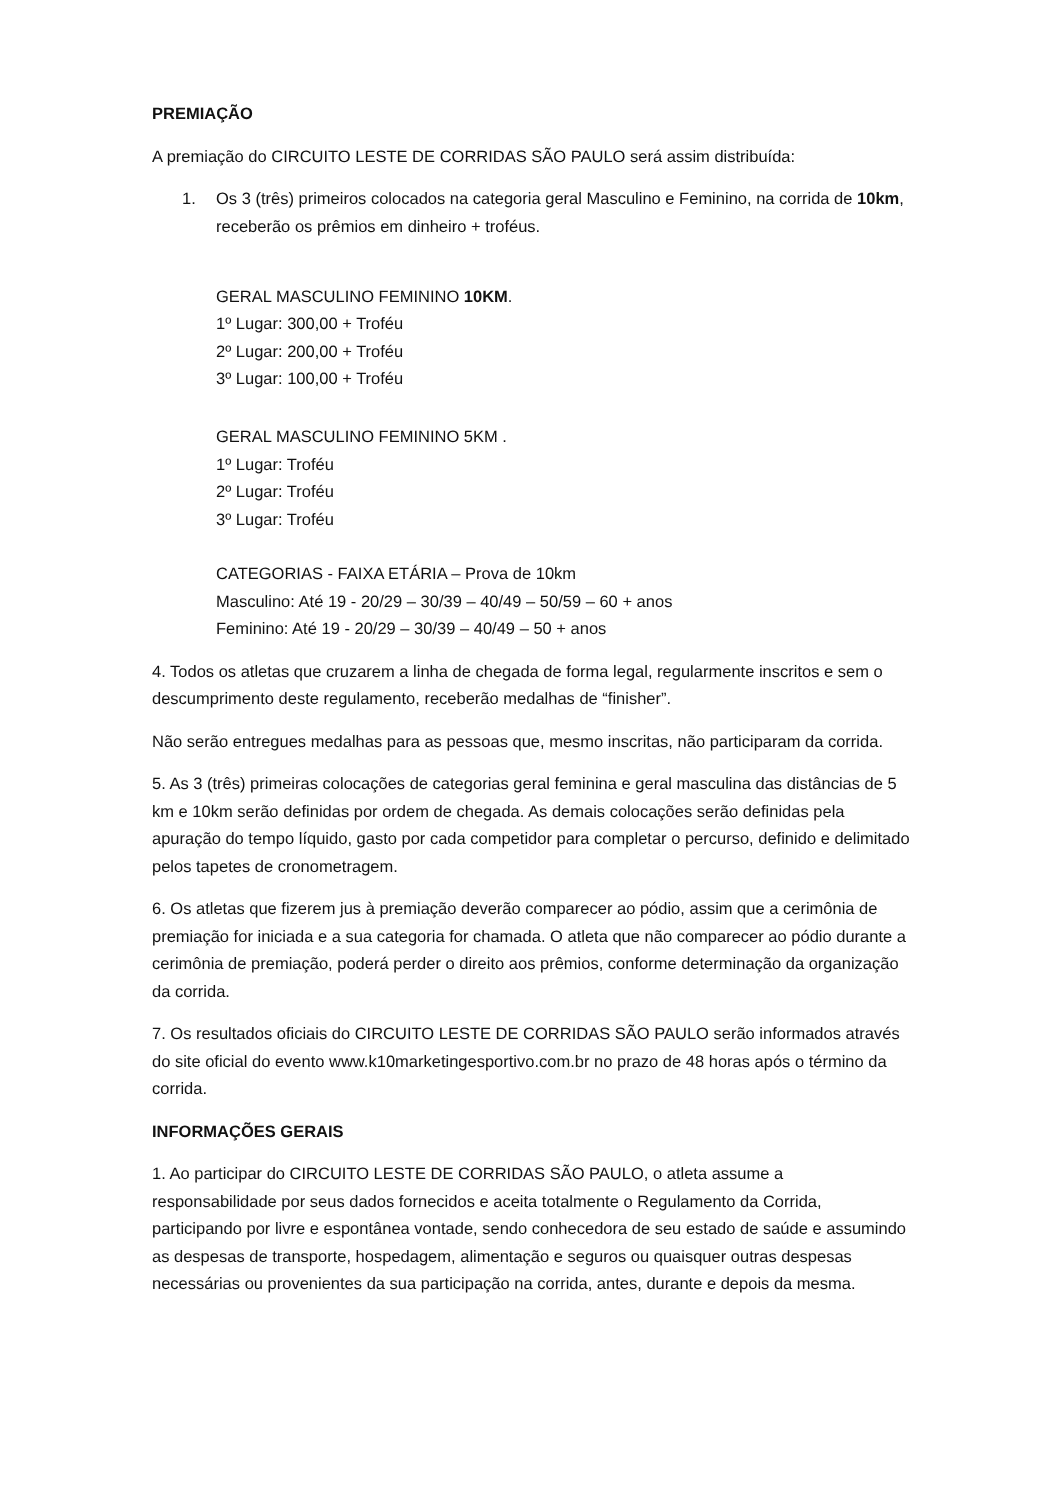PREMIAÇÃO
A premiação do CIRCUITO LESTE DE CORRIDAS SÃO PAULO será assim distribuída:
1. Os 3 (três) primeiros colocados na categoria geral Masculino e Feminino, na corrida de 10km, receberão os prêmios em dinheiro + troféus.
GERAL MASCULINO FEMININO 10KM.
1º Lugar: 300,00 + Troféu
2º Lugar: 200,00 + Troféu
3º Lugar: 100,00 + Troféu
GERAL MASCULINO FEMININO 5KM .
1º Lugar: Troféu
2º Lugar: Troféu
3º Lugar: Troféu
CATEGORIAS - FAIXA ETÁRIA – Prova de 10km
Masculino: Até 19 - 20/29 – 30/39 – 40/49 – 50/59 – 60 + anos
Feminino: Até 19 - 20/29 – 30/39 – 40/49 – 50 + anos
4. Todos os atletas que cruzarem a linha de chegada de forma legal, regularmente inscritos e sem o descumprimento deste regulamento, receberão medalhas de “finisher”.
Não serão entregues medalhas para as pessoas que, mesmo inscritas, não participaram da corrida.
5. As 3 (três) primeiras colocações de categorias geral feminina e geral masculina das distâncias de 5 km e 10km serão definidas por ordem de chegada. As demais colocações serão definidas pela apuração do tempo líquido, gasto por cada competidor para completar o percurso, definido e delimitado pelos tapetes de cronometragem.
6. Os atletas que fizerem jus à premiação deverão comparecer ao pódio, assim que a cerimônia de premiação for iniciada e a sua categoria for chamada. O atleta que não comparecer ao pódio durante a cerimônia de premiação, poderá perder o direito aos prêmios, conforme determinação da organização da corrida.
7. Os resultados oficiais do CIRCUITO LESTE DE CORRIDAS SÃO PAULO serão informados através do site oficial do evento www.k10marketingesportivo.com.br no prazo de 48 horas após o término da corrida.
INFORMAÇÕES GERAIS
1. Ao participar do CIRCUITO LESTE DE CORRIDAS SÃO PAULO, o atleta assume a responsabilidade por seus dados fornecidos e aceita totalmente o Regulamento da Corrida, participando por livre e espontânea vontade, sendo conhecedora de seu estado de saúde e assumindo as despesas de transporte, hospedagem, alimentação e seguros ou quaisquer outras despesas necessárias ou provenientes da sua participação na corrida, antes, durante e depois da mesma.